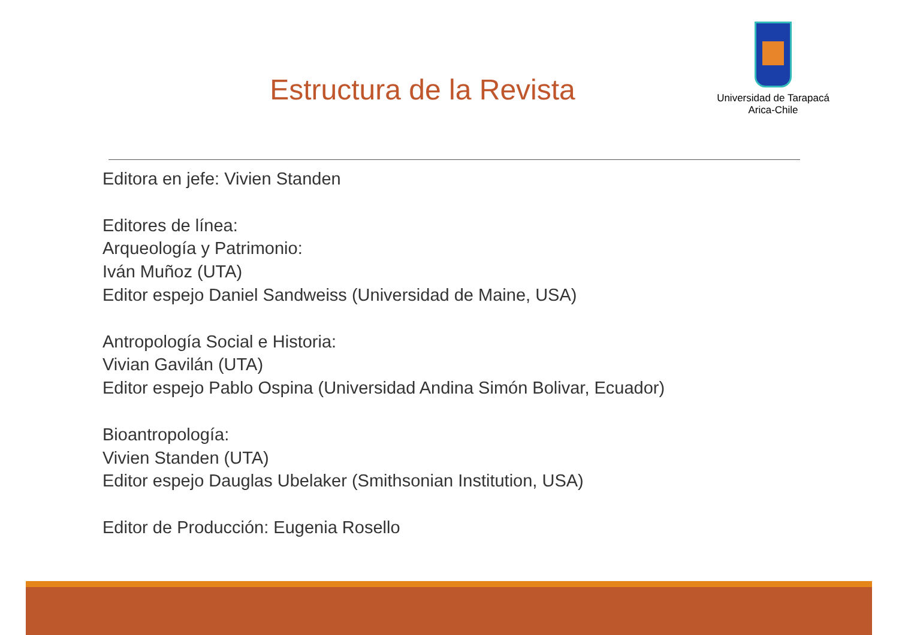Estructura de la Revista
Universidad de Tarapacá
Arica-Chile
Editora en jefe: Vivien Standen
Editores de línea:
Arqueología y Patrimonio:
Iván Muñoz (UTA)
Editor espejo Daniel Sandweiss (Universidad de Maine, USA)
Antropología Social e Historia:
Vivian Gavilán (UTA)
Editor espejo Pablo Ospina (Universidad Andina Simón Bolivar, Ecuador)
Bioantropología:
Vivien Standen (UTA)
Editor espejo Dauglas Ubelaker (Smithsonian Institution, USA)
Editor de Producción: Eugenia Rosello